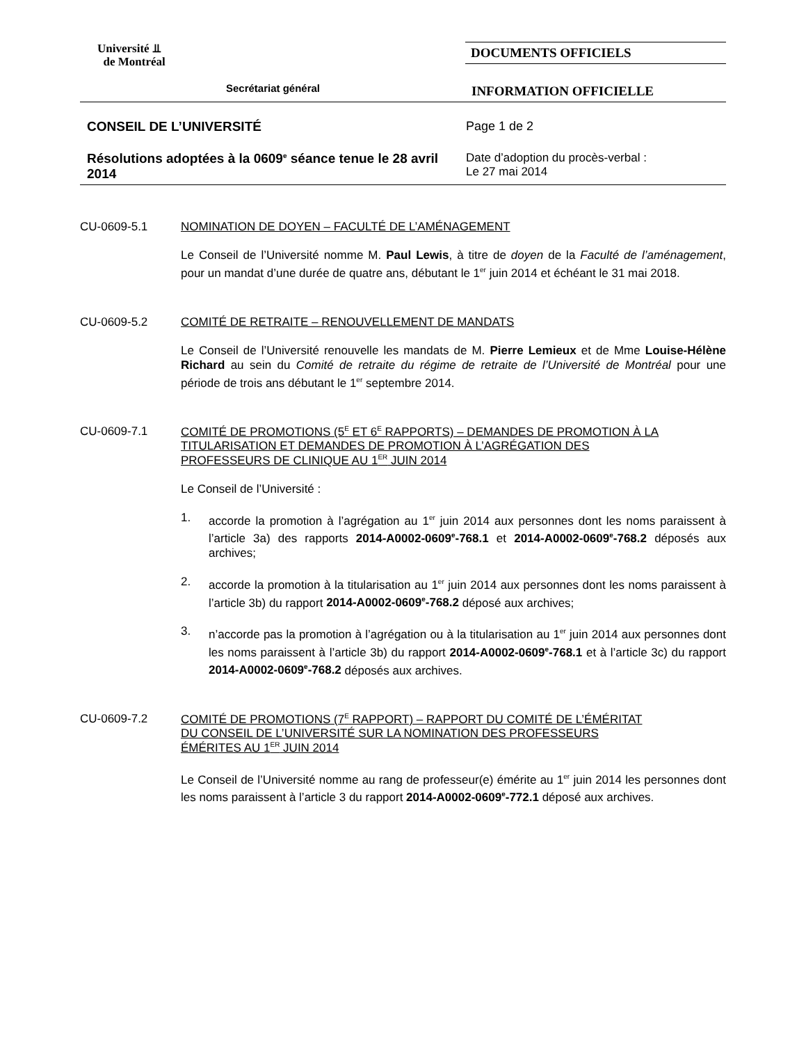Université ⫫
de Montréal
DOCUMENTS OFFICIELS
Secrétariat général
INFORMATION OFFICIELLE
CONSEIL DE L’UNIVERSITÉ Page 1 de 2
Résolutions adoptées à la 0609<sup>e</sup> séance tenue le 28 avril 2014
Date d’adoption du procès-verbal :
Le 27 mai 2014
CU-0609-5.1 NOMINATION DE DOYEN – FACULTÉ DE L’AMÉNAGEMENT
Le Conseil de l’Université nomme M. Paul Lewis, à titre de doyen de la Faculté de l’aménagement, pour un mandat d’une durée de quatre ans, débutant le 1<sup>er</sup> juin 2014 et échéant le 31 mai 2018.
CU-0609-5.2 COMITÉ DE RETRAITE – RENOUVELLEMENT DE MANDATS
Le Conseil de l’Université renouvelle les mandats de M. Pierre Lemieux et de Mme Louise-Hélène Richard au sein du Comité de retraite du régime de retraite de l’Université de Montréal pour une période de trois ans débutant le 1<sup>er</sup> septembre 2014.
CU-0609-7.1 COMITÉ DE PROMOTIONS (5<sup>E</sup> ET 6<sup>E</sup> RAPPORTS) – DEMANDES DE PROMOTION À LA TITULARISATION ET DEMANDES DE PROMOTION À L’AGRÉGATION DES PROFESSEURS DE CLINIQUE AU 1<sup>ER</sup> JUIN 2014
Le Conseil de l’Université :
1. accorde la promotion à l’agrégation au 1<sup>er</sup> juin 2014 aux personnes dont les noms paraissent à l’article 3a) des rapports 2014-A0002-0609<sup>e</sup>-768.1 et 2014-A0002-0609<sup>e</sup>-768.2 déposés aux archives;
2. accorde la promotion à la titularisation au 1<sup>er</sup> juin 2014 aux personnes dont les noms paraissent à l’article 3b) du rapport 2014-A0002-0609<sup>e</sup>-768.2 déposé aux archives;
3. n’accorde pas la promotion à l’agrégation ou à la titularisation au 1<sup>er</sup> juin 2014 aux personnes dont les noms paraissent à l’article 3b) du rapport 2014-A0002-0609<sup>e</sup>-768.1 et à l’article 3c) du rapport 2014-A0002-0609<sup>e</sup>-768.2 déposés aux archives.
CU-0609-7.2 COMITÉ DE PROMOTIONS (7<sup>E</sup> RAPPORT) – RAPPORT DU COMITÉ DE L’ÉMÉRITAT DU CONSEIL DE L’UNIVERSITÉ SUR LA NOMINATION DES PROFESSEURS ÉMÉRITES AU 1<sup>ER</sup> JUIN 2014
Le Conseil de l’Université nomme au rang de professeur(e) émérite au 1<sup>er</sup> juin 2014 les personnes dont les noms paraissent à l’article 3 du rapport 2014-A0002-0609<sup>e</sup>-772.1 déposé aux archives.